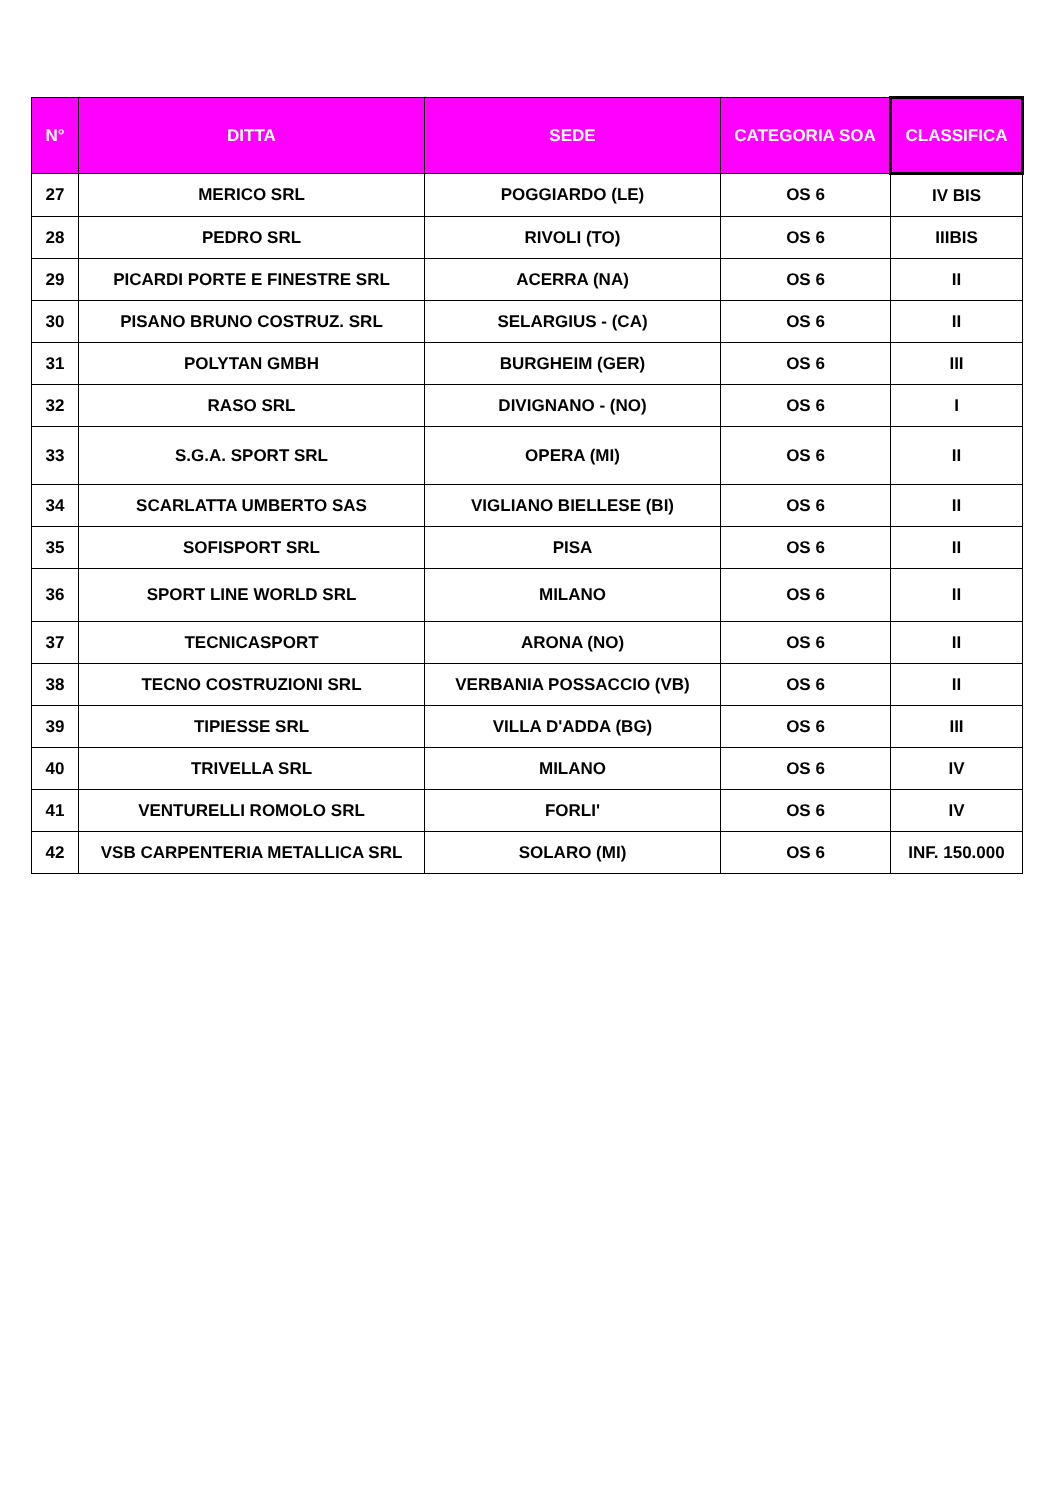| N° | DITTA | SEDE | CATEGORIA SOA | CLASSIFICA |
| --- | --- | --- | --- | --- |
| 27 | MERICO SRL | POGGIARDO (LE) | OS 6 | IV BIS |
| 28 | PEDRO SRL | RIVOLI (TO) | OS 6 | IIIBIS |
| 29 | PICARDI PORTE E FINESTRE SRL | ACERRA (NA) | OS 6 | II |
| 30 | PISANO BRUNO COSTRUZ. SRL | SELARGIUS - (CA) | OS 6 | II |
| 31 | POLYTAN GMBH | BURGHEIM (GER) | OS 6 | III |
| 32 | RASO SRL | DIVIGNANO - (NO) | OS 6 | I |
| 33 | S.G.A. SPORT SRL | OPERA (MI) | OS 6 | II |
| 34 | SCARLATTA UMBERTO SAS | VIGLIANO BIELLESE (BI) | OS 6 | II |
| 35 | SOFISPORT SRL | PISA | OS 6 | II |
| 36 | SPORT LINE WORLD SRL | MILANO | OS 6 | II |
| 37 | TECNICASPORT | ARONA (NO) | OS 6 | II |
| 38 | TECNO COSTRUZIONI SRL | VERBANIA POSSACCIO (VB) | OS 6 | II |
| 39 | TIPIESSE SRL | VILLA D'ADDA (BG) | OS 6 | III |
| 40 | TRIVELLA SRL | MILANO | OS 6 | IV |
| 41 | VENTURELLI ROMOLO SRL | FORLI' | OS 6 | IV |
| 42 | VSB CARPENTERIA METALLICA SRL | SOLARO (MI) | OS 6 | INF. 150.000 |